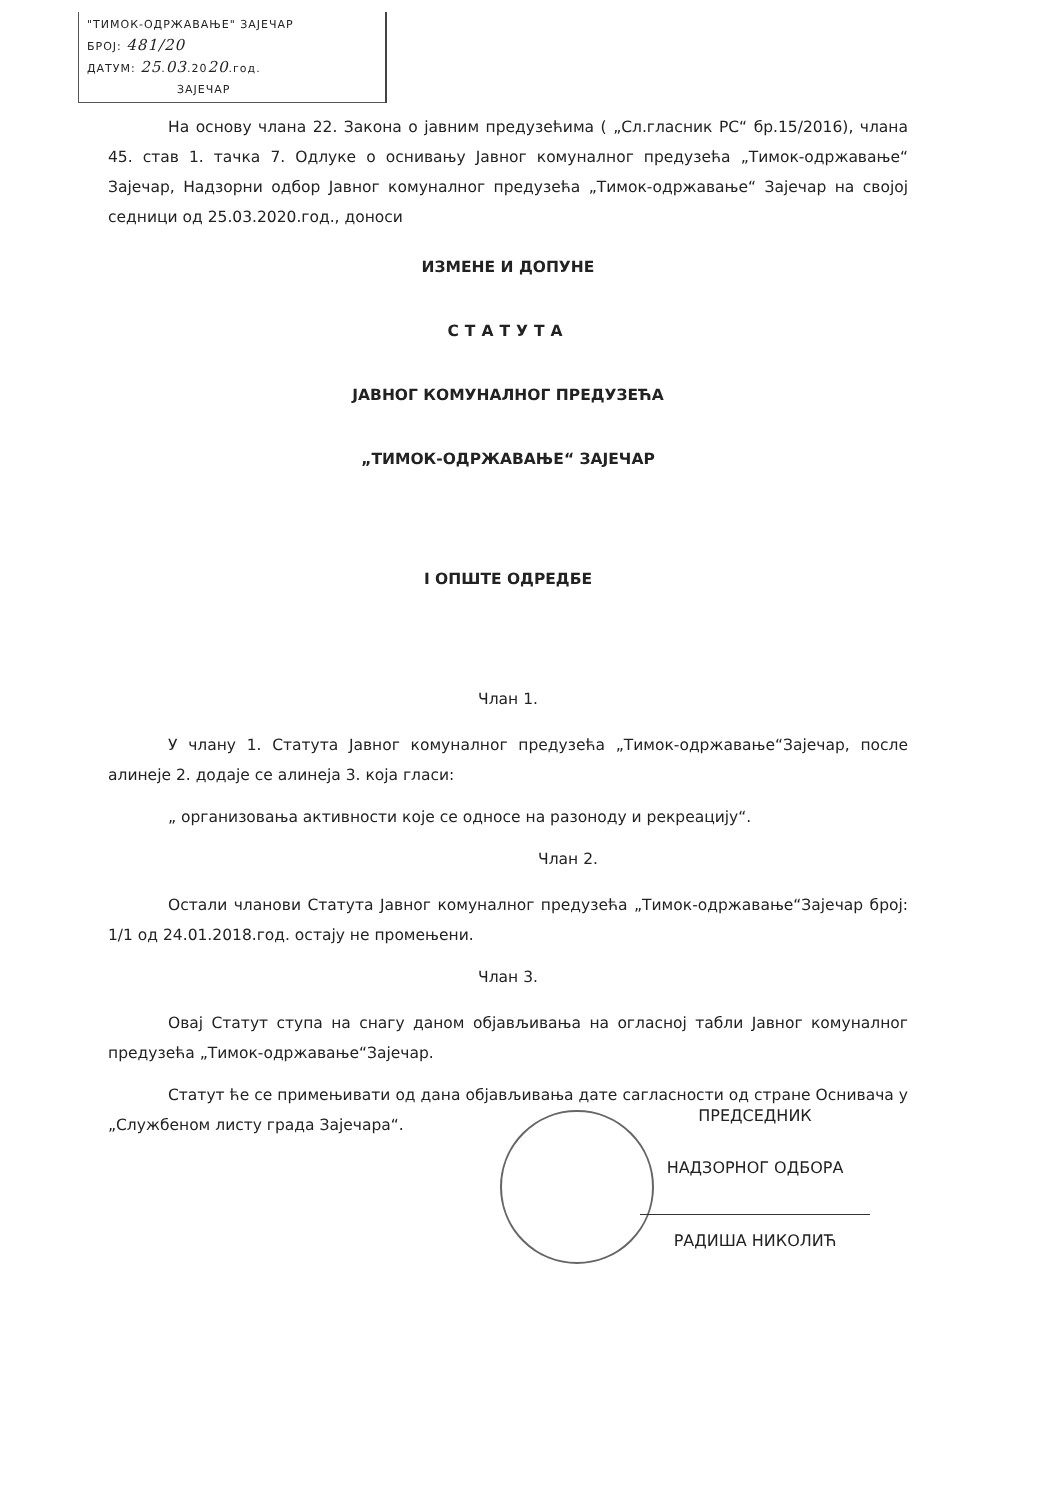"ТИМОК-ОДРЖАВАЊЕ" ЗАЈЕЧАР
БРОЈ: 481/20
ДАТУМ: 25.03.2020.год.
ЗАЈЕЧАР
На основу члана 22. Закона о јавним предузећима ( „Сл.гласник РС“ бр.15/2016), члана 45. став 1. тачка 7. Одлуке о оснивању Јавног комуналног предузећа „Тимок-одржавање“ Зајечар, Надзорни одбор Јавног комуналног предузећа „Тимок-одржавање“ Зајечар на својој седници од 25.03.2020.год., доноси
ИЗМЕНЕ И ДОПУНЕ
СТАТУТА
ЈАВНОГ КОМУНАЛНОГ ПРЕДУЗЕЋА
„ТИМОК-ОДРЖАВАЊЕ“ ЗАЈЕЧАР
I ОПШТЕ ОДРЕДБЕ
Члан 1.
У члану 1. Статута Јавног комуналног предузећа „Тимок-одржавање“Зајечар, после алинеје 2. додаје се алинеја 3. која гласи:
„ организовања активности које се односе на разоноду и рекреацију“.
Члан 2.
Остали чланови Статута Јавног комуналног предузећа „Тимок-одржавање“Зајечар број: 1/1 од 24.01.2018.год. остају не промењени.
Члан 3.
Овај Статут ступа на снагу даном објављивања на огласној табли Јавног комуналног предузећа „Тимок-одржавање“Зајечар.
Статут ће се примењивати од дана објављивања дате сагласности од стране Оснивача у „Службеном листу града Зајечара“.
ПРЕДСЕДНИК
НАДЗОРНОГ ОДБОРА
РАДИША НИКОЛИЋ